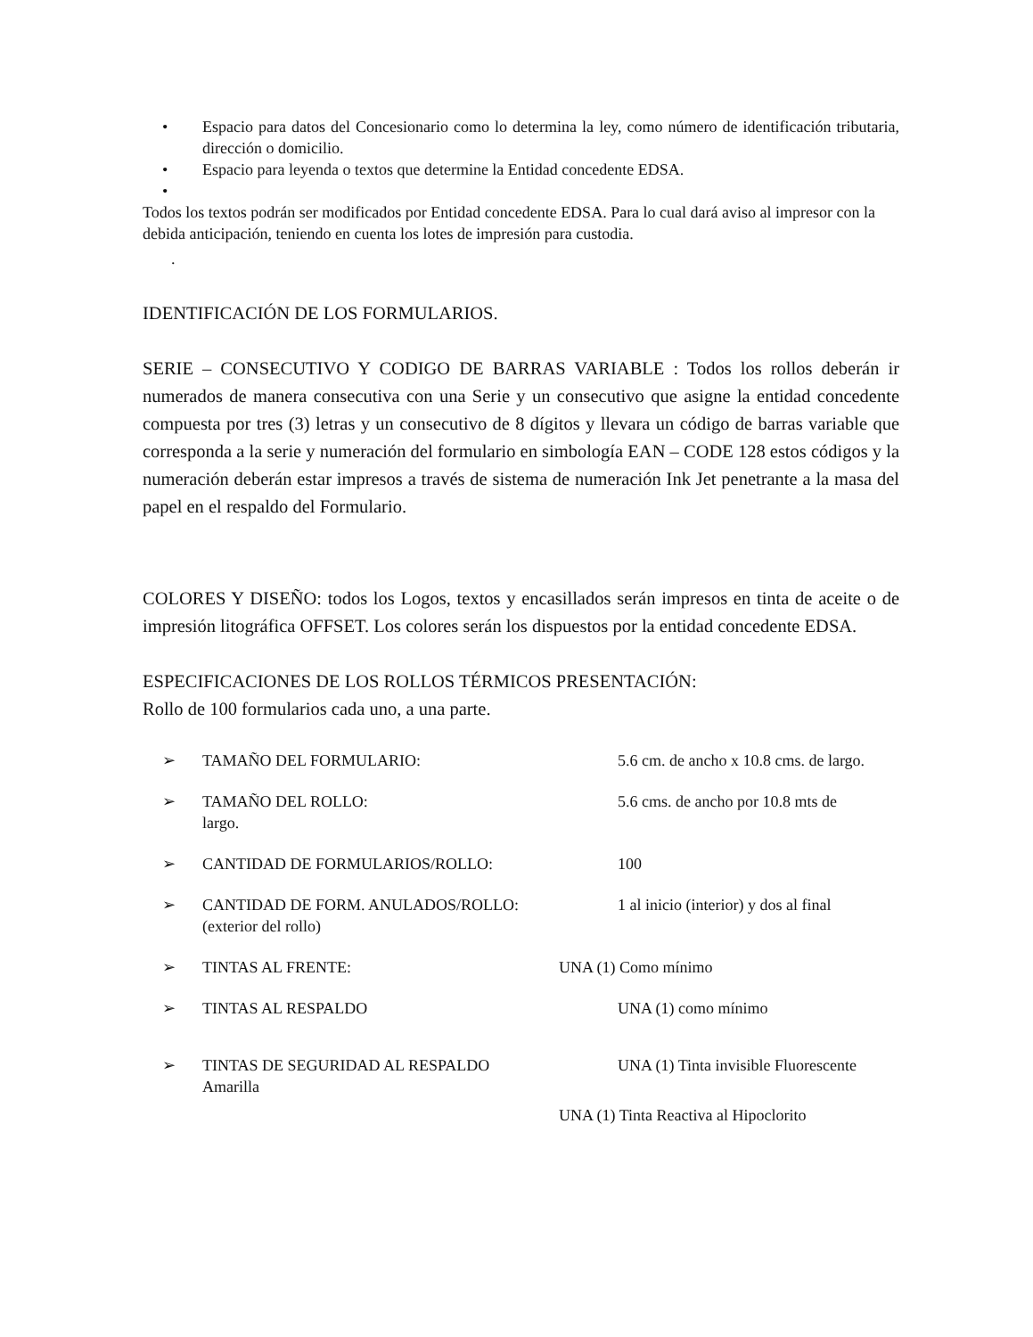• Espacio para datos del Concesionario como lo determina la ley, como número de identificación tributaria, dirección o domicilio.
• Espacio para leyenda o textos que determine la Entidad concedente EDSA.
•
Todos los textos podrán ser modificados por Entidad concedente EDSA. Para lo cual dará aviso al impresor con la debida anticipación, teniendo en cuenta los lotes de impresión para custodia.
.
IDENTIFICACIÓN DE LOS FORMULARIOS.
SERIE – CONSECUTIVO Y CODIGO DE BARRAS VARIABLE : Todos los rollos deberán ir numerados de manera consecutiva con una Serie y un consecutivo que asigne la entidad concedente compuesta por tres (3) letras y un consecutivo de 8 dígitos y llevara un código de barras variable que corresponda a la serie y numeración del formulario en simbología EAN – CODE 128 estos códigos y la numeración deberán estar impresos a través de sistema de numeración Ink Jet penetrante a la masa del papel en el respaldo del Formulario.
COLORES Y DISEÑO: todos los Logos, textos y encasillados serán impresos en tinta de aceite o de impresión litográfica OFFSET. Los colores serán los dispuestos por la entidad concedente EDSA.
ESPECIFICACIONES DE LOS ROLLOS TÉRMICOS PRESENTACIÓN:
Rollo de 100 formularios cada uno, a una parte.
➢ TAMAÑO DEL FORMULARIO: 5.6 cm. de ancho x 10.8 cms. de largo.
➢ TAMAÑO DEL ROLLO: 5.6 cms. de ancho por 10.8 mts de
largo.
➢ CANTIDAD DE FORMULARIOS/ROLLO: 100
➢ CANTIDAD DE FORM. ANULADOS/ROLLO: 1 al inicio (interior) y dos al final
(exterior del rollo)
➢ TINTAS AL FRENTE: UNA (1) Como mínimo
➢ TINTAS AL RESPALDO UNA (1) como mínimo
➢ TINTAS DE SEGURIDAD AL RESPALDO UNA (1) Tinta invisible Fluorescente
Amarilla
UNA (1) Tinta Reactiva al Hipoclorito